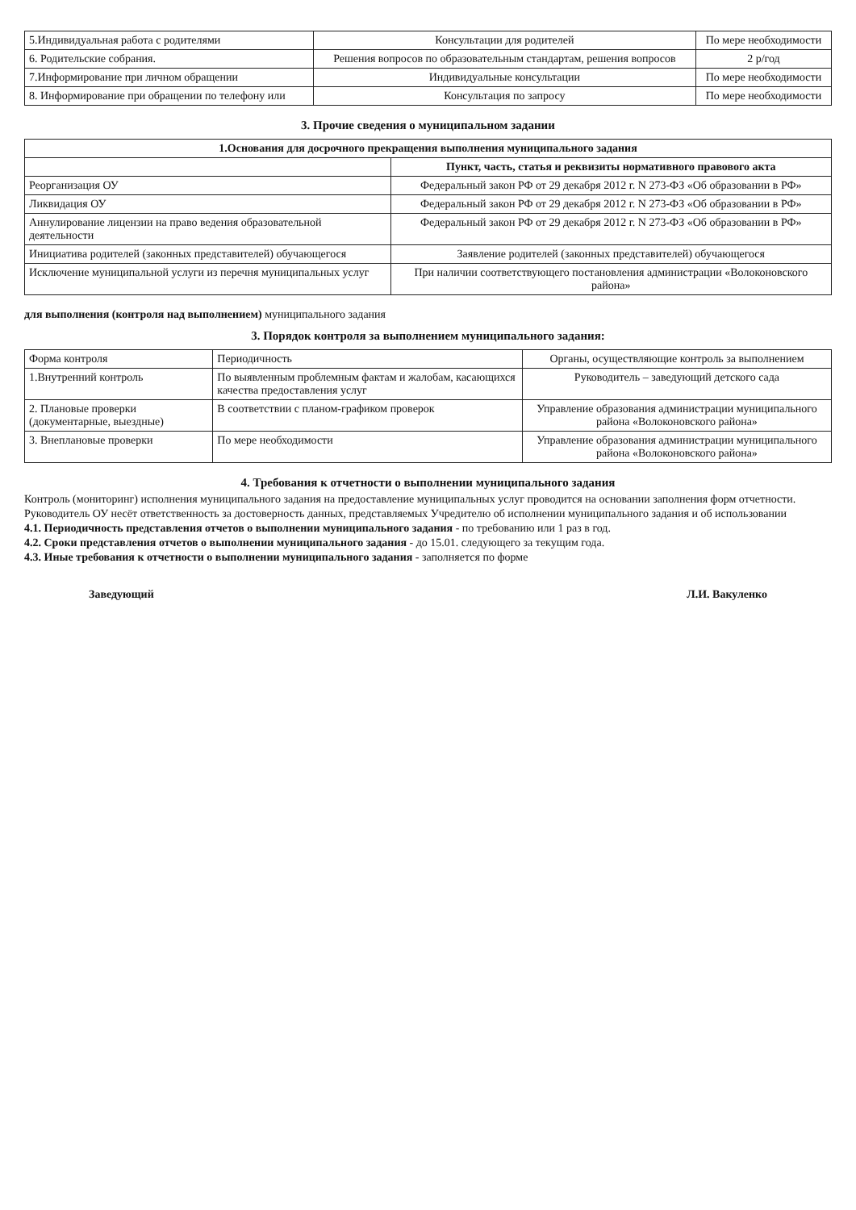| 5.Индивидуальная работа с родителями | Консультации для родителей | По мере необходимости |
| 6. Родительские собрания. | Решения вопросов по образовательным стандартам, решения вопросов | 2 р/год |
| 7.Информирование при личном обращении | Индивидуальные консультации | По мере необходимости |
| 8. Информирование при обращении по телефону или | Консультация по запросу | По мере необходимости |
3. Прочие сведения о муниципальном задании
| 1.Основания для досрочного прекращения выполнения муниципального задания | |
| --- | --- |
| | Пункт, часть, статья и реквизиты нормативного правового акта |
| Реорганизация ОУ | Федеральный закон РФ от 29 декабря 2012 г. N 273-ФЗ «Об образовании в РФ» |
| Ликвидация ОУ | Федеральный закон РФ от 29 декабря 2012 г. N 273-ФЗ «Об образовании в РФ» |
| Аннулирование лицензии на право ведения образовательной деятельности | Федеральный закон РФ от 29 декабря 2012 г. N 273-ФЗ «Об образовании в РФ» |
| Инициатива родителей (законных представителей) обучающегося | Заявление родителей (законных представителей) обучающегося |
| Исключение муниципальной услуги из перечня муниципальных услуг | При наличии соответствующего постановления администрации «Волоконовского района» |
для выполнения (контроля над выполнением) муниципального задания
3. Порядок контроля за выполнением муниципального задания:
| Форма контроля | Периодичность | Органы, осуществляющие контроль за выполнением |
| --- | --- | --- |
| 1.Внутренний контроль | По выявленным проблемным фактам и жалобам, касающихся качества предоставления услуг | Руководитель – заведующий детского сада |
| 2. Плановые проверки (документарные, выездные) | В соответствии с планом-графиком проверок | Управление образования администрации муниципального района «Волоконовского района» |
| 3. Внеплановые проверки | По мере необходимости | Управление образования администрации муниципального района «Волоконовского района» |
4. Требования к отчетности о выполнении муниципального задания
Контроль (мониторинг) исполнения муниципального задания на предоставление муниципальных услуг проводится на основании заполнения форм отчетности.
Руководитель ОУ несёт ответственность за достоверность данных, представляемых Учредителю об исполнении муниципального задания и об использовании
4.1. Периодичность представления отчетов о выполнении муниципального задания - по требованию или 1 раз в год.
4.2. Сроки представления отчетов о выполнении муниципального задания - до 15.01. следующего за текущим года.
4.3. Иные требования к отчетности о выполнении муниципального задания - заполняется по форме
Заведующий Л.И. Вакуленко